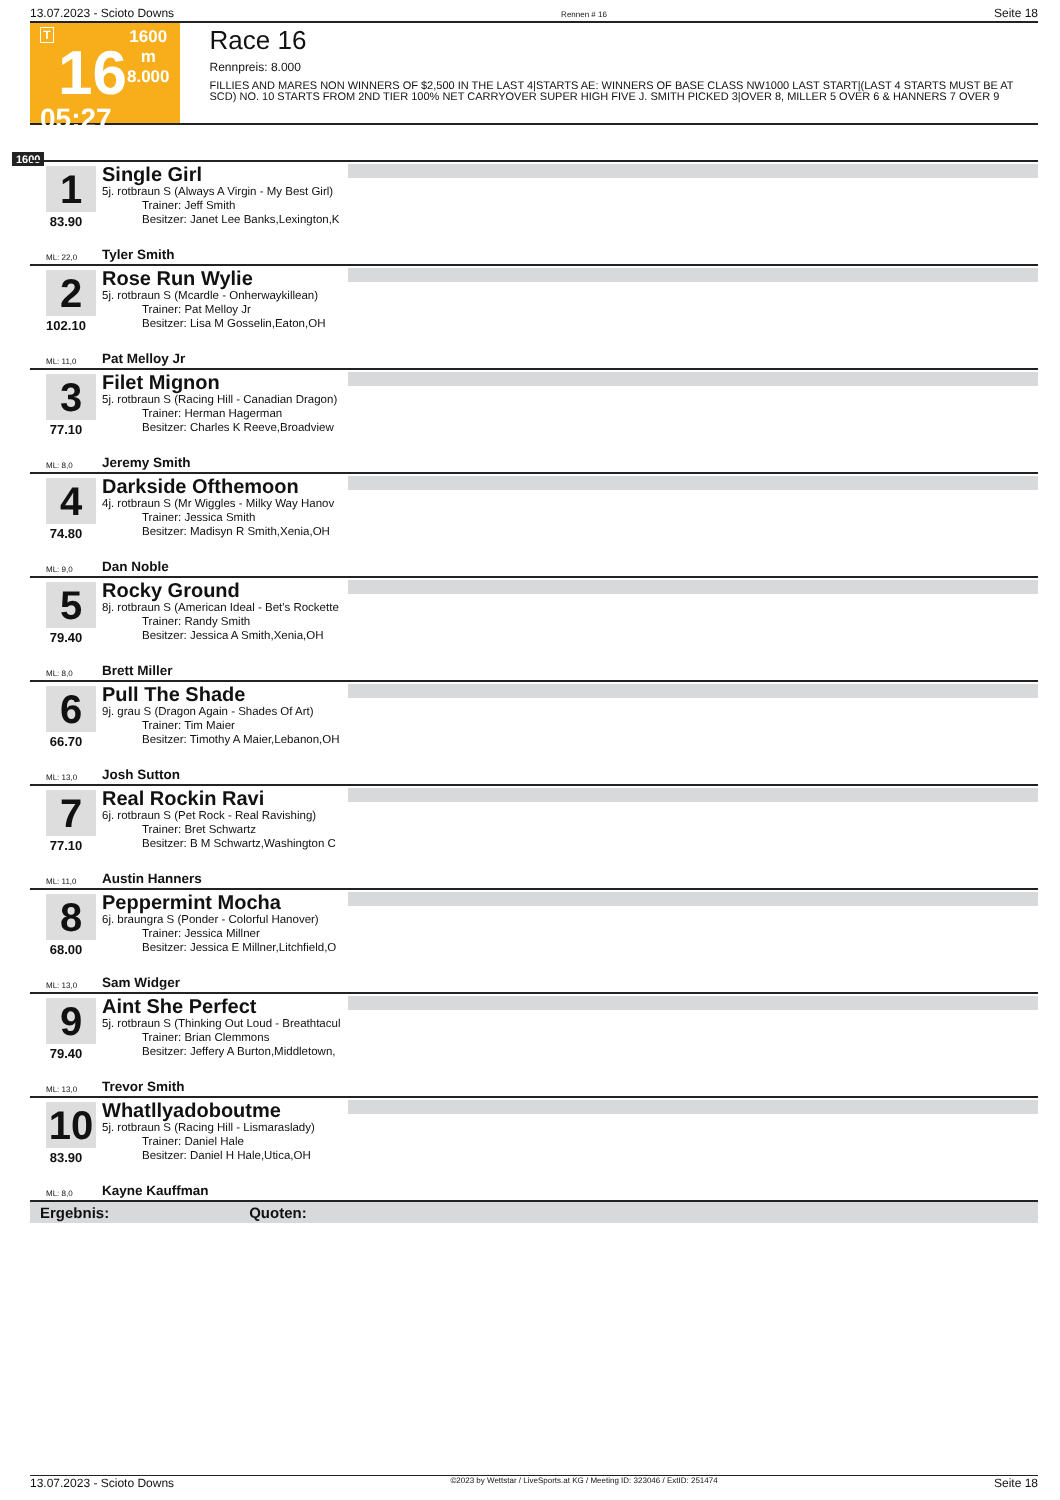13.07.2023 - Scioto Downs Rennen # 16 Seite 18
T
16
05:27
1600 m
8.000
Race 16
Rennpreis: 8.000
FILLIES AND MARES NON WINNERS OF $2,500 IN THE LAST 4|STARTS AE: WINNERS OF BASE CLASS NW1000 LAST START|(LAST 4 STARTS MUST BE AT SCD) NO. 10 STARTS FROM 2ND TIER 100% NET CARRYOVER SUPER HIGH FIVE J. SMITH PICKED 3|OVER 8, MILLER 5 OVER 6 & HANNERS 7 OVER 9
1600
1
83.90
ML: 22,0
Single Girl
5j. rotbraun S (Always A Virgin - My Best Girl)
Trainer: Jeff Smith
Besitzer: Janet Lee Banks,Lexington,K
Tyler Smith
2
102.10
ML: 11,0
Rose Run Wylie
5j. rotbraun S (Mcardle - Onherwaykillean)
Trainer: Pat Melloy Jr
Besitzer: Lisa M Gosselin,Eaton,OH
Pat Melloy Jr
3
77.10
ML: 8,0
Filet Mignon
5j. rotbraun S (Racing Hill - Canadian Dragon)
Trainer: Herman Hagerman
Besitzer: Charles K Reeve,Broadview
Jeremy Smith
4
74.80
ML: 9,0
Darkside Ofthemoon
4j. rotbraun S (Mr Wiggles - Milky Way Hanov
Trainer: Jessica Smith
Besitzer: Madisyn R Smith,Xenia,OH
Dan Noble
5
79.40
ML: 8,0
Rocky Ground
8j. rotbraun S (American Ideal - Bet's Rockette
Trainer: Randy Smith
Besitzer: Jessica A Smith,Xenia,OH
Brett Miller
6
66.70
ML: 13,0
Pull The Shade
9j. grau S (Dragon Again - Shades Of Art)
Trainer: Tim Maier
Besitzer: Timothy A Maier,Lebanon,OH
Josh Sutton
7
77.10
ML: 11,0
Real Rockin Ravi
6j. rotbraun S (Pet Rock - Real Ravishing)
Trainer: Bret Schwartz
Besitzer: B M Schwartz,Washington C
Austin Hanners
8
68.00
ML: 13,0
Peppermint Mocha
6j. braungra S (Ponder - Colorful Hanover)
Trainer: Jessica Millner
Besitzer: Jessica E Millner,Litchfield,O
Sam Widger
9
79.40
ML: 13,0
Aint She Perfect
5j. rotbraun S (Thinking Out Loud - Breathtacul
Trainer: Brian Clemmons
Besitzer: Jeffery A Burton,Middletown,
Trevor Smith
10
83.90
ML: 8,0
Whatllyadoboutme
5j. rotbraun S (Racing Hill - Lismaraslady)
Trainer: Daniel Hale
Besitzer: Daniel H Hale,Utica,OH
Kayne Kauffman
Ergebnis: Quoten:
13.07.2023 - Scioto Downs ©2023 by Wettstar / LiveSports.at KG / Meeting ID: 323046 / ExtID: 251474 Seite 18